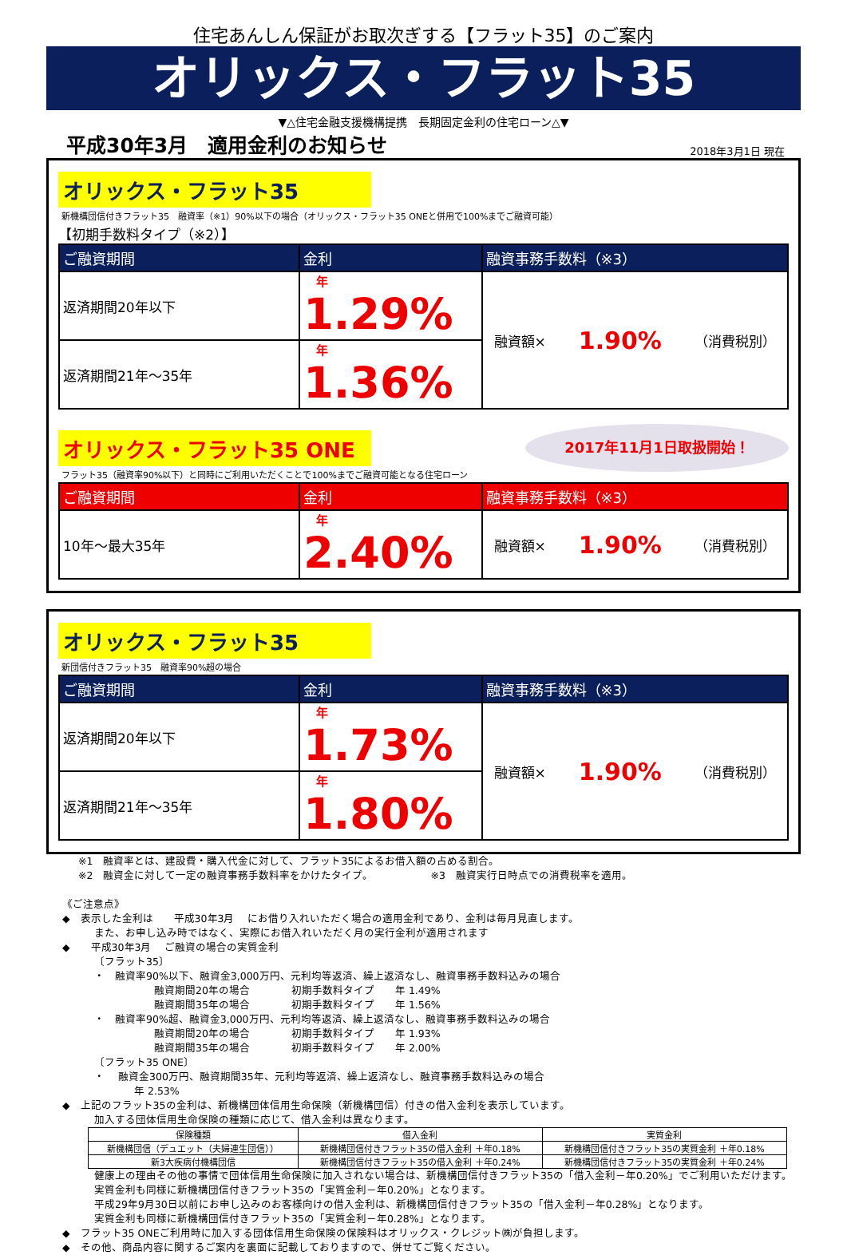住宅あんしん保証がお取次ぎする【フラット35】のご案内
オリックス・フラット35
▼△住宅金融支援機構提携　長期固定金利の住宅ローン△▼
平成30年3月　適用金利のお知らせ 2018年3月1日 現在
オリックス・フラット35
新機構団信付きフラット35　融資率（※1）90%以下の場合（オリックス・フラット35 ONEと併用で100%までご融資可能）
【初期手数料タイプ（※2）】
| ご融資期間 | 金利 | 融資事務手数料（※3） |
| --- | --- | --- |
| 返済期間20年以下 | 年 1.29% | 融資額× 1.90% （消費税別） |
| 返済期間21年～35年 | 年 1.36% | |
2017年11月1日取扱開始！
オリックス・フラット35 ONE
フラット35（融資率90%以下）と同時にご利用いただくことで100%までご融資可能となる住宅ローン
| ご融資期間 | 金利 | 融資事務手数料（※3） |
| --- | --- | --- |
| 10年～最大35年 | 年 2.40% | 融資額× 1.90% （消費税別） |
オリックス・フラット35
新団信付きフラット35　融資率90%超の場合
| ご融資期間 | 金利 | 融資事務手数料（※3） |
| --- | --- | --- |
| 返済期間20年以下 | 年 1.73% | 融資額× 1.90% （消費税別） |
| 返済期間21年～35年 | 年 1.80% | |
※1　融資率とは、建設費・購入代金に対して、フラット35によるお借入額の占める割合。
※2　融資金に対して一定の融資事務手数料率をかけたタイプ。　　　　　　※3　融資実行日時点での消費税率を適用。
《ご注意点》
◆　表示した金利は　　平成30年3月　 にお借り入れいただく場合の適用金利であり、金利は毎月見直します。
また、お申し込み時ではなく、実際にお借入れいただく月の実行金利が適用されます
◆　　平成30年3月　 ご融資の場合の実質金利
〔フラット35〕
・　融資率90%以下、融資金3,000万円、元利均等返済、繰上返済なし、融資事務手数料込みの場合
融資期間20年の場合　　　　初期手数料タイプ　　年 1.49%
融資期間35年の場合　　　　初期手数料タイプ　　年 1.56%
・　融資率90%超、融資金3,000万円、元利均等返済、繰上返済なし、融資事務手数料込みの場合
融資期間20年の場合　　　　初期手数料タイプ　　年 1.93%
融資期間35年の場合　　　　初期手数料タイプ　　年 2.00%
〔フラット35 ONE〕
・　 融資金300万円、融資期間35年、元利均等返済、繰上返済なし、融資事務手数料込みの場合
年 2.53%
◆　上記のフラット35の金利は、新機構団体信用生命保険（新機構団信）付きの借入金利を表示しています。
加入する団体信用生命保険の種類に応じて、借入金利は異なります。
| 保険種類 | 借入金利 | 実質金利 |
| --- | --- | --- |
| 新機構団信（デュエット（夫婦連生団信）） | 新機構団信付きフラット35の借入金利 ＋年0.18% | 新機構団信付きフラット35の実質金利 ＋年0.18% |
| 新3大疾病付機構団信 | 新機構団信付きフラット35の借入金利 ＋年0.24% | 新機構団信付きフラット35の実質金利 ＋年0.24% |
健康上の理由その他の事情で団体信用生命保険に加入されない場合は、新機構団信付きフラット35の「借入金利－年0.20%」でご利用いただけます。実質金利も同様に新機構団信付きフラット35の「実質金利－年0.20%」となります。
平成29年9月30日以前にお申し込みのお客様向けの借入金利は、新機構団信付きフラット35の「借入金利－年0.28%」となります。
実質金利も同様に新機構団信付きフラット35の「実質金利－年0.28%」となります。
◆　フラット35 ONEご利用時に加入する団体信用生命保険の保険料はオリックス・クレジット㈱が負担します。
◆　その他、商品内容に関するご案内を裏面に記載しておりますので、併せてご覧ください。